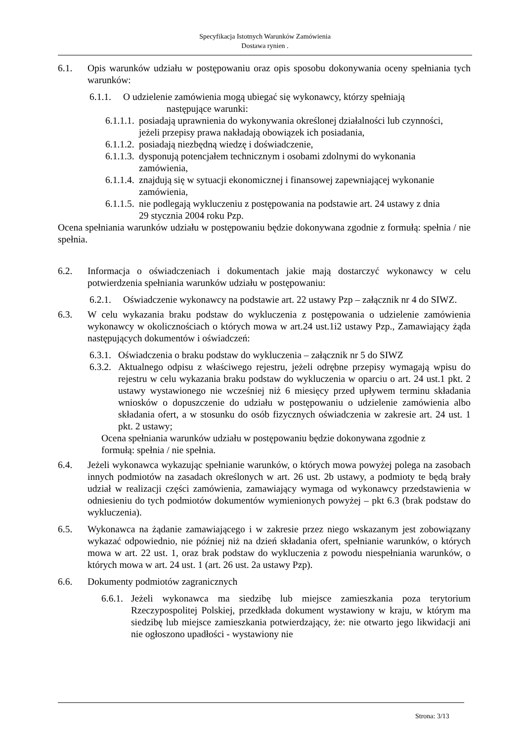Specyfikacja Istotnych Warunków Zamówienia
Dostawa rynien .
6.1. Opis warunków udziału w postępowaniu oraz opis sposobu dokonywania oceny spełniania tych warunków:
6.1.1. O udzielenie zamówienia mogą ubiegać się wykonawcy, którzy spełniają
następujące warunki:
6.1.1.1. posiadają uprawnienia do wykonywania określonej działalności lub czynności, jeżeli przepisy prawa nakładają obowiązek ich posiadania,
6.1.1.2. posiadają niezbędną wiedzę i doświadczenie,
6.1.1.3. dysponują potencjałem technicznym i osobami zdolnymi do wykonania zamówienia,
6.1.1.4. znajdują się w sytuacji ekonomicznej i finansowej zapewniającej wykonanie zamówienia,
6.1.1.5. nie podlegają wykluczeniu z postępowania na podstawie art. 24 ustawy z dnia 29 stycznia 2004 roku Pzp.
Ocena spełniania warunków udziału w postępowaniu będzie dokonywana zgodnie z formułą: spełnia / nie spełnia.
6.2. Informacja o oświadczeniach i dokumentach jakie mają dostarczyć wykonawcy w celu potwierdzenia spełniania warunków udziału w postępowaniu:
6.2.1. Oświadczenie wykonawcy na podstawie art. 22 ustawy Pzp – załącznik nr 4 do SIWZ.
6.3. W celu wykazania braku podstaw do wykluczenia z postępowania o udzielenie zamówienia wykonawcy w okolicznościach o których mowa w art.24 ust.1i2 ustawy Pzp., Zamawiający żąda następujących dokumentów i oświadczeń:
6.3.1. Oświadczenia o braku podstaw do wykluczenia – załącznik nr 5 do SIWZ
6.3.2. Aktualnego odpisu z właściwego rejestru, jeżeli odrębne przepisy wymagają wpisu do rejestru w celu wykazania braku podstaw do wykluczenia w oparciu o art. 24 ust.1 pkt. 2 ustawy wystawionego nie wcześniej niż 6 miesięcy przed upływem terminu składania wniosków o dopuszczenie do udziału w postępowaniu o udzielenie zamówienia albo składania ofert, a w stosunku do osób fizycznych oświadczenia w zakresie art. 24 ust. 1 pkt. 2 ustawy;
Ocena spełniania warunków udziału w postępowaniu będzie dokonywana zgodnie z formułą: spełnia / nie spełnia.
6.4. Jeżeli wykonawca wykazując spełnianie warunków, o których mowa powyżej polega na zasobach innych podmiotów na zasadach określonych w art. 26 ust. 2b ustawy, a podmioty te będą brały udział w realizacji części zamówienia, zamawiający wymaga od wykonawcy przedstawienia w odniesieniu do tych podmiotów dokumentów wymienionych powyżej – pkt 6.3 (brak podstaw do wykluczenia).
6.5. Wykonawca na żądanie zamawiającego i w zakresie przez niego wskazanym jest zobowiązany wykazać odpowiednio, nie później niż na dzień składania ofert, spełnianie warunków, o których mowa w art. 22 ust. 1, oraz brak podstaw do wykluczenia z powodu niespełniania warunków, o których mowa w art. 24 ust. 1 (art. 26 ust. 2a ustawy Pzp).
6.6. Dokumenty podmiotów zagranicznych
6.6.1. Jeżeli wykonawca ma siedzibę lub miejsce zamieszkania poza terytorium Rzeczypospolitej Polskiej, przedkłada dokument wystawiony w kraju, w którym ma siedzibę lub miejsce zamieszkania potwierdzający, że: nie otwarto jego likwidacji ani nie ogłoszono upadłości - wystawiony nie
Strona: 3/13